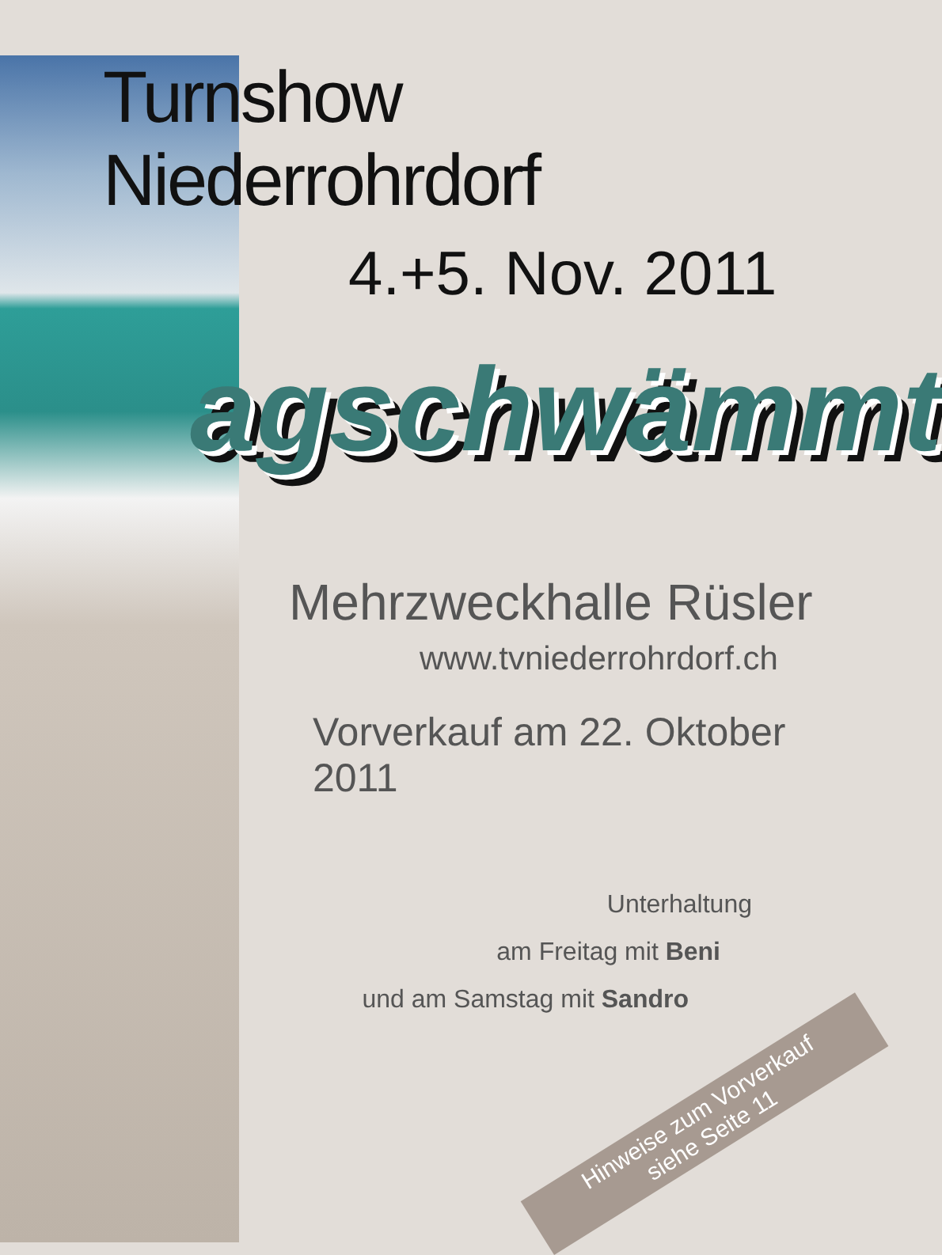Turnshow Niederrohrdorf
4.+5. Nov. 2011
agschwämmt
Mehrzweckhalle Rüsler
www.tvniederrohrdorf.ch
Vorverkauf am 22. Oktober 2011
Unterhaltung
am Freitag mit Beni
und am Samstag mit Sandro
Hinweise zum Vorverkauf
siehe Seite 11